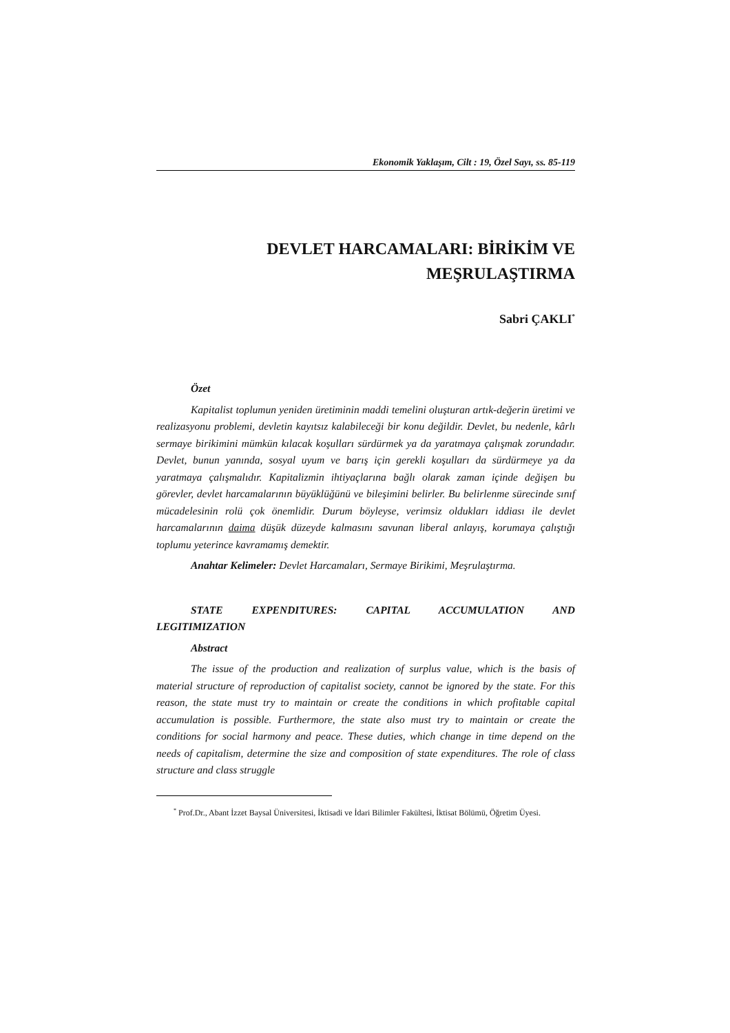Ekonomik Yaklaşım, Cilt : 19, Özel Sayı, ss. 85-119
DEVLET HARCAMALARI: BİRİKİM VE
MEŞRULAŞTIRMA
Sabri ÇAKLI<sup>*</sup>
Özet
Kapitalist toplumun yeniden üretiminin maddi temelini oluşturan artık-değerin üretimi ve realizasyonu problemi, devletin kayıtsız kalabileceği bir konu değildir. Devlet, bu nedenle, kârlı sermaye birikimini mümkün kılacak koşulları sürdürmek ya da yaratmaya çalışmak zorundadır. Devlet, bunun yanında, sosyal uyum ve barış için gerekli koşulları da sürdürmeye ya da yaratmaya çalışmalıdır. Kapitalizmin ihtiyaçlarına bağlı olarak zaman içinde değişen bu görevler, devlet harcamalarının büyüklüğünü ve bileşimini belirler. Bu belirlenme sürecinde sınıf mücadelesinin rolü çok önemlidir. Durum böyleyse, verimsiz oldukları iddiası ile devlet harcamalarının daima düşük düzeyde kalmasını savunan liberal anlayış, korumaya çalıştığı toplumu yeterince kavramamış demektir.
Anahtar Kelimeler: Devlet Harcamaları, Sermaye Birikimi, Meşrulaştırma.
STATE EXPENDITURES: CAPITAL ACCUMULATION AND LEGITIMIZATION
Abstract
The issue of the production and realization of surplus value, which is the basis of material structure of reproduction of capitalist society, cannot be ignored by the state. For this reason, the state must try to maintain or create the conditions in which profitable capital accumulation is possible. Furthermore, the state also must try to maintain or create the conditions for social harmony and peace. These duties, which change in time depend on the needs of capitalism, determine the size and composition of state expenditures. The role of class structure and class struggle
<sup>*</sup> Prof.Dr., Abant İzzet Baysal Üniversitesi, İktisadi ve İdari Bilimler Fakültesi, İktisat Bölümü, Öğretim Üyesi.